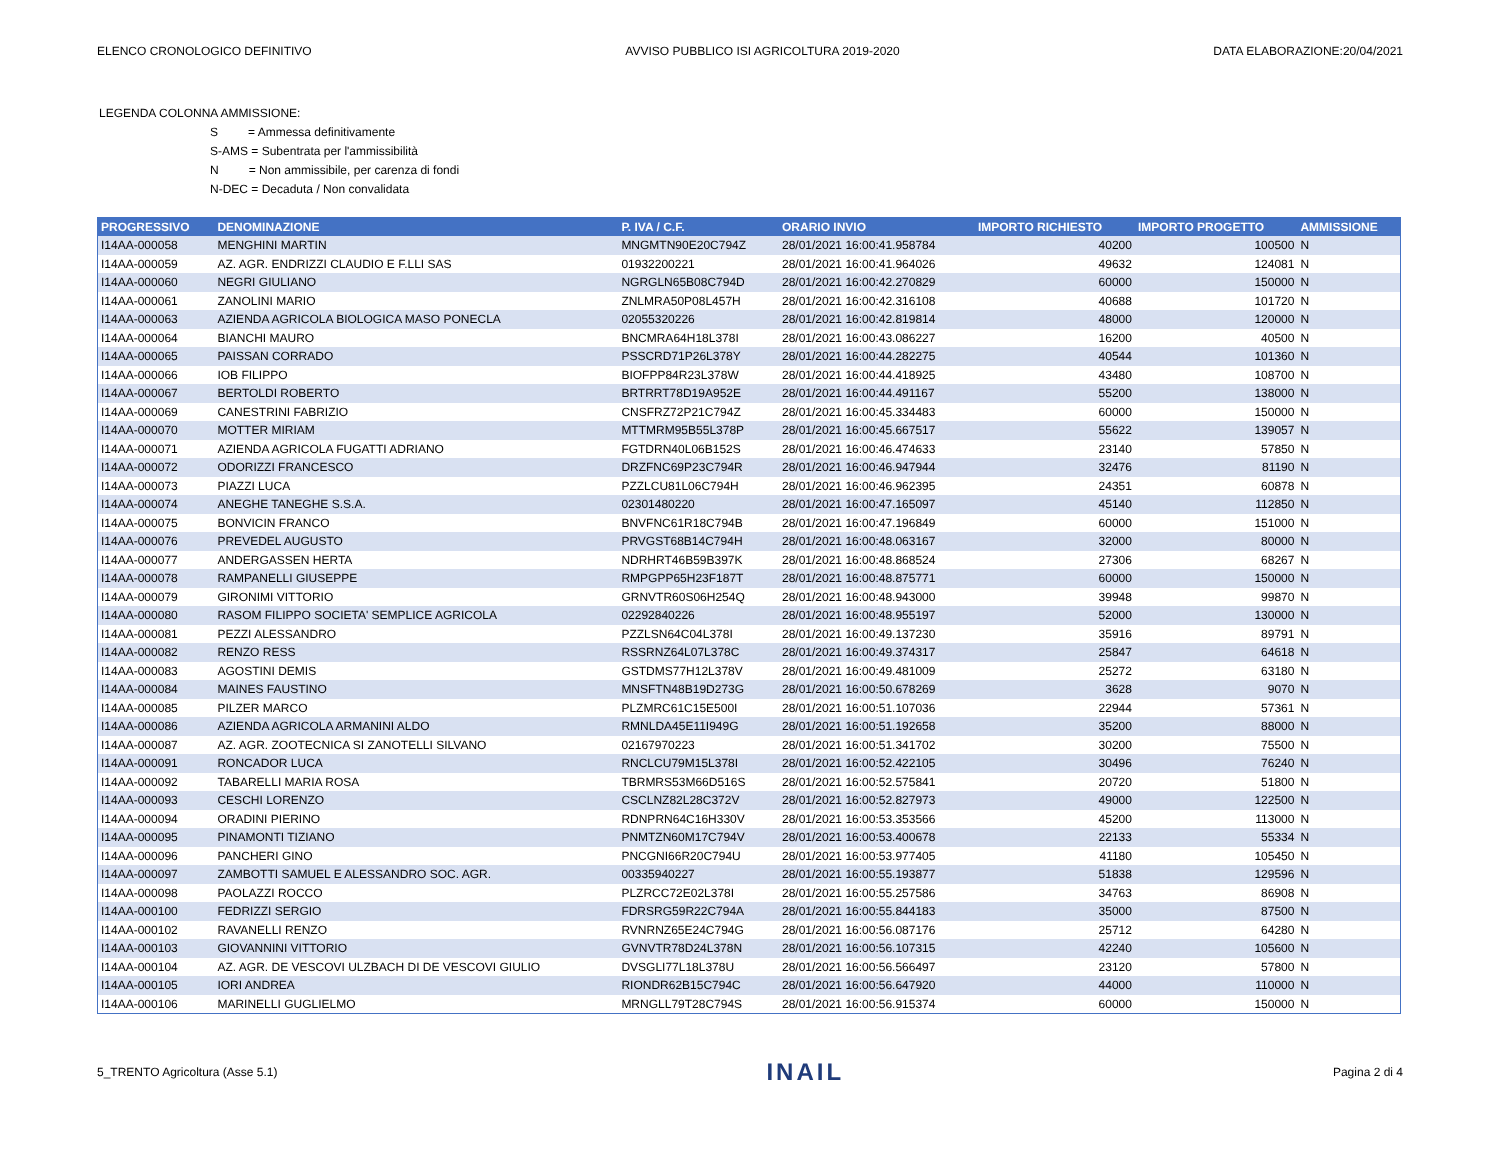ELENCO CRONOLOGICO DEFINITIVO AVVISO PUBBLICO ISI AGRICOLTURA 2019-2020 DATA ELABORAZIONE:20/04/2021
LEGENDA COLONNA AMMISSIONE:
S = Ammessa definitivamente
S-AMS = Subentrata per l'ammissibilità
N = Non ammissibile, per carenza di fondi
N-DEC = Decaduta / Non convalidata
| PROGRESSIVO | DENOMINAZIONE | P. IVA / C.F. | ORARIO INVIO | IMPORTO RICHIESTO | IMPORTO PROGETTO | AMMISSIONE |
| --- | --- | --- | --- | --- | --- | --- |
| I14AA-000058 | MENGHINI MARTIN | MNGMTN90E20C794Z | 28/01/2021 16:00:41.958784 | 40200 | 100500 | N |
| I14AA-000059 | AZ. AGR. ENDRIZZI CLAUDIO E F.LLI SAS | 01932200221 | 28/01/2021 16:00:41.964026 | 49632 | 124081 | N |
| I14AA-000060 | NEGRI GIULIANO | NGRGLN65B08C794D | 28/01/2021 16:00:42.270829 | 60000 | 150000 | N |
| I14AA-000061 | ZANOLINI MARIO | ZNLMRA50P08L457H | 28/01/2021 16:00:42.316108 | 40688 | 101720 | N |
| I14AA-000063 | AZIENDA AGRICOLA BIOLOGICA MASO PONECLA | 02055320226 | 28/01/2021 16:00:42.819814 | 48000 | 120000 | N |
| I14AA-000064 | BIANCHI MAURO | BNCMRA64H18L378I | 28/01/2021 16:00:43.086227 | 16200 | 40500 | N |
| I14AA-000065 | PAISSAN CORRADO | PSSCRD71P26L378Y | 28/01/2021 16:00:44.282275 | 40544 | 101360 | N |
| I14AA-000066 | IOB FILIPPO | BIOFPP84R23L378W | 28/01/2021 16:00:44.418925 | 43480 | 108700 | N |
| I14AA-000067 | BERTOLDI ROBERTO | BRTRRT78D19A952E | 28/01/2021 16:00:44.491167 | 55200 | 138000 | N |
| I14AA-000069 | CANESTRINI FABRIZIO | CNSFRZ72P21C794Z | 28/01/2021 16:00:45.334483 | 60000 | 150000 | N |
| I14AA-000070 | MOTTER MIRIAM | MTTMRM95B55L378P | 28/01/2021 16:00:45.667517 | 55622 | 139057 | N |
| I14AA-000071 | AZIENDA AGRICOLA FUGATTI ADRIANO | FGTDRN40L06B152S | 28/01/2021 16:00:46.474633 | 23140 | 57850 | N |
| I14AA-000072 | ODORIZZI FRANCESCO | DRZFNC69P23C794R | 28/01/2021 16:00:46.947944 | 32476 | 81190 | N |
| I14AA-000073 | PIAZZI LUCA | PZZLCU81L06C794H | 28/01/2021 16:00:46.962395 | 24351 | 60878 | N |
| I14AA-000074 | ANEGHE TANEGHE S.S.A. | 02301480220 | 28/01/2021 16:00:47.165097 | 45140 | 112850 | N |
| I14AA-000075 | BONVICIN FRANCO | BNVFNC61R18C794B | 28/01/2021 16:00:47.196849 | 60000 | 151000 | N |
| I14AA-000076 | PREVEDEL AUGUSTO | PRVGST68B14C794H | 28/01/2021 16:00:48.063167 | 32000 | 80000 | N |
| I14AA-000077 | ANDERGASSEN HERTA | NDRHRT46B59B397K | 28/01/2021 16:00:48.868524 | 27306 | 68267 | N |
| I14AA-000078 | RAMPANELLI GIUSEPPE | RMPGPP65H23F187T | 28/01/2021 16:00:48.875771 | 60000 | 150000 | N |
| I14AA-000079 | GIRONIMI VITTORIO | GRNVTR60S06H254Q | 28/01/2021 16:00:48.943000 | 39948 | 99870 | N |
| I14AA-000080 | RASOM FILIPPO SOCIETA' SEMPLICE AGRICOLA | 02292840226 | 28/01/2021 16:00:48.955197 | 52000 | 130000 | N |
| I14AA-000081 | PEZZI ALESSANDRO | PZZLSN64C04L378I | 28/01/2021 16:00:49.137230 | 35916 | 89791 | N |
| I14AA-000082 | RENZO RESS | RSSRNZ64L07L378C | 28/01/2021 16:00:49.374317 | 25847 | 64618 | N |
| I14AA-000083 | AGOSTINI DEMIS | GSTDMS77H12L378V | 28/01/2021 16:00:49.481009 | 25272 | 63180 | N |
| I14AA-000084 | MAINES FAUSTINO | MNSFTN48B19D273G | 28/01/2021 16:00:50.678269 | 3628 | 9070 | N |
| I14AA-000085 | PILZER MARCO | PLZMRC61C15E500I | 28/01/2021 16:00:51.107036 | 22944 | 57361 | N |
| I14AA-000086 | AZIENDA AGRICOLA ARMANINI ALDO | RMNLDA45E11I949G | 28/01/2021 16:00:51.192658 | 35200 | 88000 | N |
| I14AA-000087 | AZ. AGR. ZOOTECNICA SI ZANOTELLI SILVANO | 02167970223 | 28/01/2021 16:00:51.341702 | 30200 | 75500 | N |
| I14AA-000091 | RONCADOR LUCA | RNCLCU79M15L378I | 28/01/2021 16:00:52.422105 | 30496 | 76240 | N |
| I14AA-000092 | TABARELLI MARIA ROSA | TBRMRS53M66D516S | 28/01/2021 16:00:52.575841 | 20720 | 51800 | N |
| I14AA-000093 | CESCHI LORENZO | CSCLNZ82L28C372V | 28/01/2021 16:00:52.827973 | 49000 | 122500 | N |
| I14AA-000094 | ORADINI PIERINO | RDNPRN64C16H330V | 28/01/2021 16:00:53.353566 | 45200 | 113000 | N |
| I14AA-000095 | PINAMONTI TIZIANO | PNMTZN60M17C794V | 28/01/2021 16:00:53.400678 | 22133 | 55334 | N |
| I14AA-000096 | PANCHERI GINO | PNCGNI66R20C794U | 28/01/2021 16:00:53.977405 | 41180 | 105450 | N |
| I14AA-000097 | ZAMBOTTI SAMUEL E ALESSANDRO SOC. AGR. | 00335940227 | 28/01/2021 16:00:55.193877 | 51838 | 129596 | N |
| I14AA-000098 | PAOLAZZI ROCCO | PLZRCC72E02L378I | 28/01/2021 16:00:55.257586 | 34763 | 86908 | N |
| I14AA-000100 | FEDRIZZI SERGIO | FDRSRG59R22C794A | 28/01/2021 16:00:55.844183 | 35000 | 87500 | N |
| I14AA-000102 | RAVANELLI RENZO | RVNRNZ65E24C794G | 28/01/2021 16:00:56.087176 | 25712 | 64280 | N |
| I14AA-000103 | GIOVANNINI VITTORIO | GVNVTR78D24L378N | 28/01/2021 16:00:56.107315 | 42240 | 105600 | N |
| I14AA-000104 | AZ. AGR. DE VESCOVI ULZBACH DI DE VESCOVI GIULIO | DVSGLI77L18L378U | 28/01/2021 16:00:56.566497 | 23120 | 57800 | N |
| I14AA-000105 | IORI ANDREA | RIONDR62B15C794C | 28/01/2021 16:00:56.647920 | 44000 | 110000 | N |
| I14AA-000106 | MARINELLI GUGLIELMO | MRNGLL79T28C794S | 28/01/2021 16:00:56.915374 | 60000 | 150000 | N |
5_TRENTO Agricoltura (Asse 5.1) INAIL Pagina 2 di 4